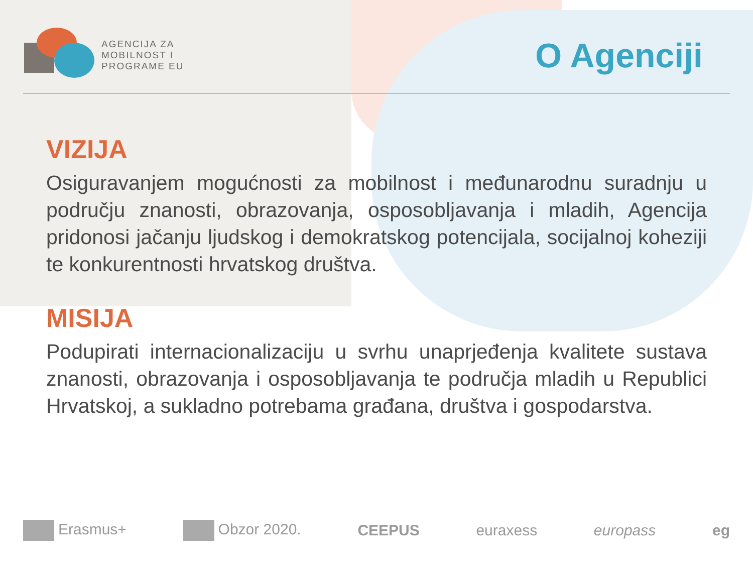AGENCIJA ZA
MOBILNOST I
PROGRAME EU
O Agenciji
VIZIJA
Osiguravanjem mogućnosti za mobilnost i međunarodnu suradnju u području znanosti, obrazovanja, osposobljavanja i mladih, Agencija pridonosi jačanju ljudskog i demokratskog potencijala, socijalnoj koheziji te konkurentnosti hrvatskog društva.
MISIJA
Podupirati internacionalizaciju u svrhu unaprjeđenja kvalitete sustava znanosti, obrazovanja i osposobljavanja te područja mladih u Republici Hrvatskoj, a sukladno potrebama građana, društva i gospodarstva.
Erasmus+ Obzor 2020. CEEPUS euraxess europass eg